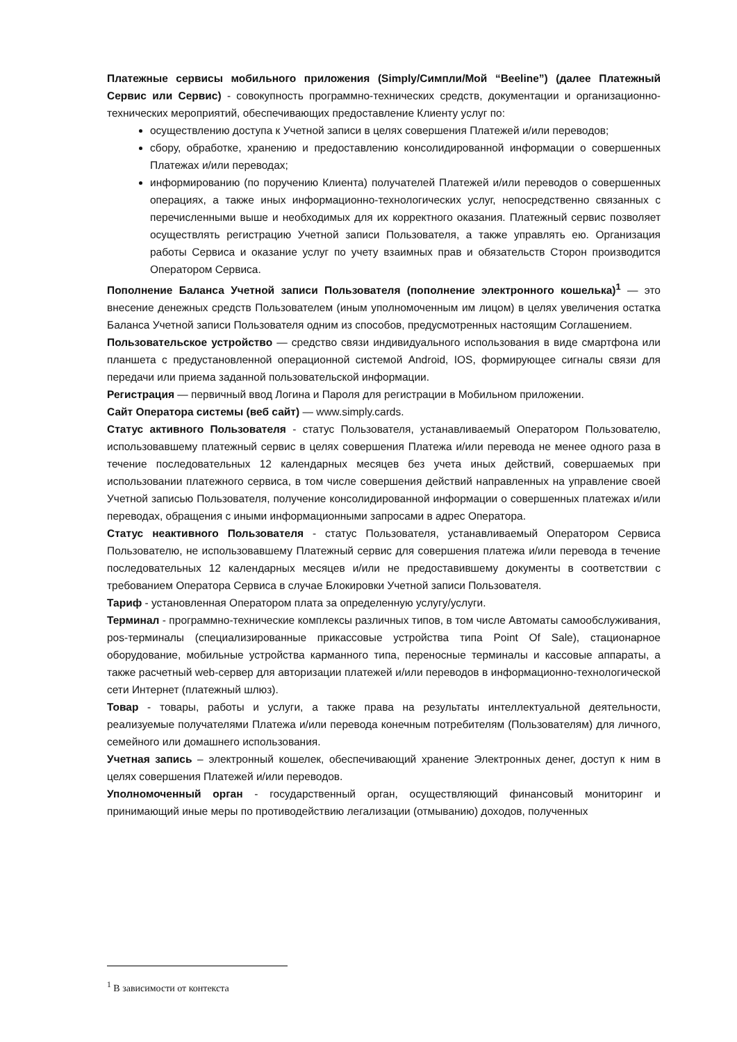Платежные сервисы мобильного приложения (Simply/Симпли/Мой “Beeline”) (далее Платежный Сервис или Сервис) - совокупность программно-технических средств, документации и организационно-технических мероприятий, обеспечивающих предоставление Клиенту услуг по:
осуществлению доступа к Учетной записи в целях совершения Платежей и/или переводов;
сбору, обработке, хранению и предоставлению консолидированной информации о совершенных Платежах и/или переводах;
информированию (по поручению Клиента) получателей Платежей и/или переводов о совершенных операциях, а также иных информационно-технологических услуг, непосредственно связанных с перечисленными выше и необходимых для их корректного оказания. Платежный сервис позволяет осуществлять регистрацию Учетной записи Пользователя, а также управлять ею. Организация работы Сервиса и оказание услуг по учету взаимных прав и обязательств Сторон производится Оператором Сервиса.
Пополнение Баланса Учетной записи Пользователя (пополнение электронного кошелька)<sup>1</sup> — это внесение денежных средств Пользователем (иным уполномоченным им лицом) в целях увеличения остатка Баланса Учетной записи Пользователя одним из способов, предусмотренных настоящим Соглашением.
Пользовательское устройство — средство связи индивидуального использования в виде смартфона или планшета с предустановленной операционной системой Android, IOS, формирующее сигналы связи для передачи или приема заданной пользовательской информации.
Регистрация — первичный ввод Логина и Пароля для регистрации в Мобильном приложении.
Сайт Оператора системы (веб сайт) — www.simply.cards.
Статус активного Пользователя - статус Пользователя, устанавливаемый Оператором Пользователю, использовавшему платежный сервис в целях совершения Платежа и/или перевода не менее одного раза в течение последовательных 12 календарных месяцев без учета иных действий, совершаемых при использовании платежного сервиса, в том числе совершения действий направленных на управление своей Учетной записью Пользователя, получение консолидированной информации о совершенных платежах и/или переводах, обращения с иными информационными запросами в адрес Оператора.
Статус неактивного Пользователя - статус Пользователя, устанавливаемый Оператором Сервиса Пользователю, не использовавшему Платежный сервис для совершения платежа и/или перевода в течение последовательных 12 календарных месяцев и/или не предоставившему документы в соответствии с требованием Оператора Сервиса в случае Блокировки Учетной записи Пользователя.
Тариф - установленная Оператором плата за определенную услугу/услуги.
Терминал - программно-технические комплексы различных типов, в том числе Автоматы самообслуживания, pos-терминалы (специализированные прикассовые устройства типа Point Of Sale), стационарное оборудование, мобильные устройства карманного типа, переносные терминалы и кассовые аппараты, а также расчетный web-сервер для авторизации платежей и/или переводов в информационно-технологической сети Интернет (платежный шлюз).
Товар - товары, работы и услуги, а также права на результаты интеллектуальной деятельности, реализуемые получателями Платежа и/или перевода конечным потребителям (Пользователям) для личного, семейного или домашнего использования.
Учетная запись – электронный кошелек, обеспечивающий хранение Электронных денег, доступ к ним в целях совершения Платежей и/или переводов.
Уполномоченный орган - государственный орган, осуществляющий финансовый мониторинг и принимающий иные меры по противодействию легализации (отмыванию) доходов, полученных
<sup>1</sup> В зависимости от контекста